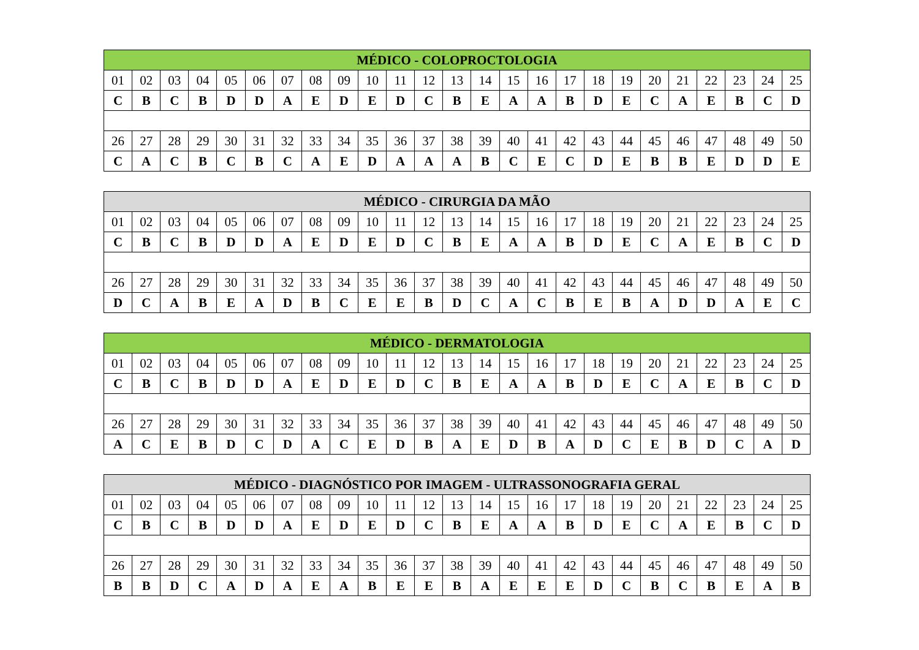| MÉDICO - COLOPROCTOLOGIA | | | | | | | | | | | | | | | | | | | | | | | | |
| --- | --- | --- | --- | --- | --- | --- | --- | --- | --- | --- | --- | --- | --- | --- | --- | --- | --- | --- | --- | --- | --- | --- | --- | --- |
| 01 | 02 | 03 | 04 | 05 | 06 | 07 | 08 | 09 | 10 | 11 | 12 | 13 | 14 | 15 | 16 | 17 | 18 | 19 | 20 | 21 | 22 | 23 | 24 | 25 |
| C | B | C | B | D | D | A | E | D | E | D | C | B | E | A | A | B | D | E | C | A | E | B | C | D |
| 26 | 27 | 28 | 29 | 30 | 31 | 32 | 33 | 34 | 35 | 36 | 37 | 38 | 39 | 40 | 41 | 42 | 43 | 44 | 45 | 46 | 47 | 48 | 49 | 50 |
| C | A | C | B | C | B | C | A | E | D | A | A | A | B | C | E | C | D | E | B | B | E | D | D | E |
| MÉDICO - CIRURGIA DA MÃO | | | | | | | | | | | | | | | | | | | | | | | | |
| --- | --- | --- | --- | --- | --- | --- | --- | --- | --- | --- | --- | --- | --- | --- | --- | --- | --- | --- | --- | --- | --- | --- | --- | --- |
| 01 | 02 | 03 | 04 | 05 | 06 | 07 | 08 | 09 | 10 | 11 | 12 | 13 | 14 | 15 | 16 | 17 | 18 | 19 | 20 | 21 | 22 | 23 | 24 | 25 |
| C | B | C | B | D | D | A | E | D | E | D | C | B | E | A | A | B | D | E | C | A | E | B | C | D |
| 26 | 27 | 28 | 29 | 30 | 31 | 32 | 33 | 34 | 35 | 36 | 37 | 38 | 39 | 40 | 41 | 42 | 43 | 44 | 45 | 46 | 47 | 48 | 49 | 50 |
| D | C | A | B | E | A | D | B | C | E | E | B | D | C | A | C | B | E | B | A | D | D | A | E | C |
| MÉDICO - DERMATOLOGIA | | | | | | | | | | | | | | | | | | | | | | | | |
| --- | --- | --- | --- | --- | --- | --- | --- | --- | --- | --- | --- | --- | --- | --- | --- | --- | --- | --- | --- | --- | --- | --- | --- | --- |
| 01 | 02 | 03 | 04 | 05 | 06 | 07 | 08 | 09 | 10 | 11 | 12 | 13 | 14 | 15 | 16 | 17 | 18 | 19 | 20 | 21 | 22 | 23 | 24 | 25 |
| C | B | C | B | D | D | A | E | D | E | D | C | B | E | A | A | B | D | E | C | A | E | B | C | D |
| 26 | 27 | 28 | 29 | 30 | 31 | 32 | 33 | 34 | 35 | 36 | 37 | 38 | 39 | 40 | 41 | 42 | 43 | 44 | 45 | 46 | 47 | 48 | 49 | 50 |
| A | C | E | B | D | C | D | A | C | E | D | B | A | E | D | B | A | D | C | E | B | D | C | A | D |
| MÉDICO - DIAGNÓSTICO POR IMAGEM - ULTRASSONOGRAFIA GERAL | | | | | | | | | | | | | | | | | | | | | | | | |
| --- | --- | --- | --- | --- | --- | --- | --- | --- | --- | --- | --- | --- | --- | --- | --- | --- | --- | --- | --- | --- | --- | --- | --- | --- |
| 01 | 02 | 03 | 04 | 05 | 06 | 07 | 08 | 09 | 10 | 11 | 12 | 13 | 14 | 15 | 16 | 17 | 18 | 19 | 20 | 21 | 22 | 23 | 24 | 25 |
| C | B | C | B | D | D | A | E | D | E | D | C | B | E | A | A | B | D | E | C | A | E | B | C | D |
| 26 | 27 | 28 | 29 | 30 | 31 | 32 | 33 | 34 | 35 | 36 | 37 | 38 | 39 | 40 | 41 | 42 | 43 | 44 | 45 | 46 | 47 | 48 | 49 | 50 |
| B | B | D | C | A | D | A | E | A | B | E | E | B | A | E | E | E | D | C | B | C | B | E | A | B |